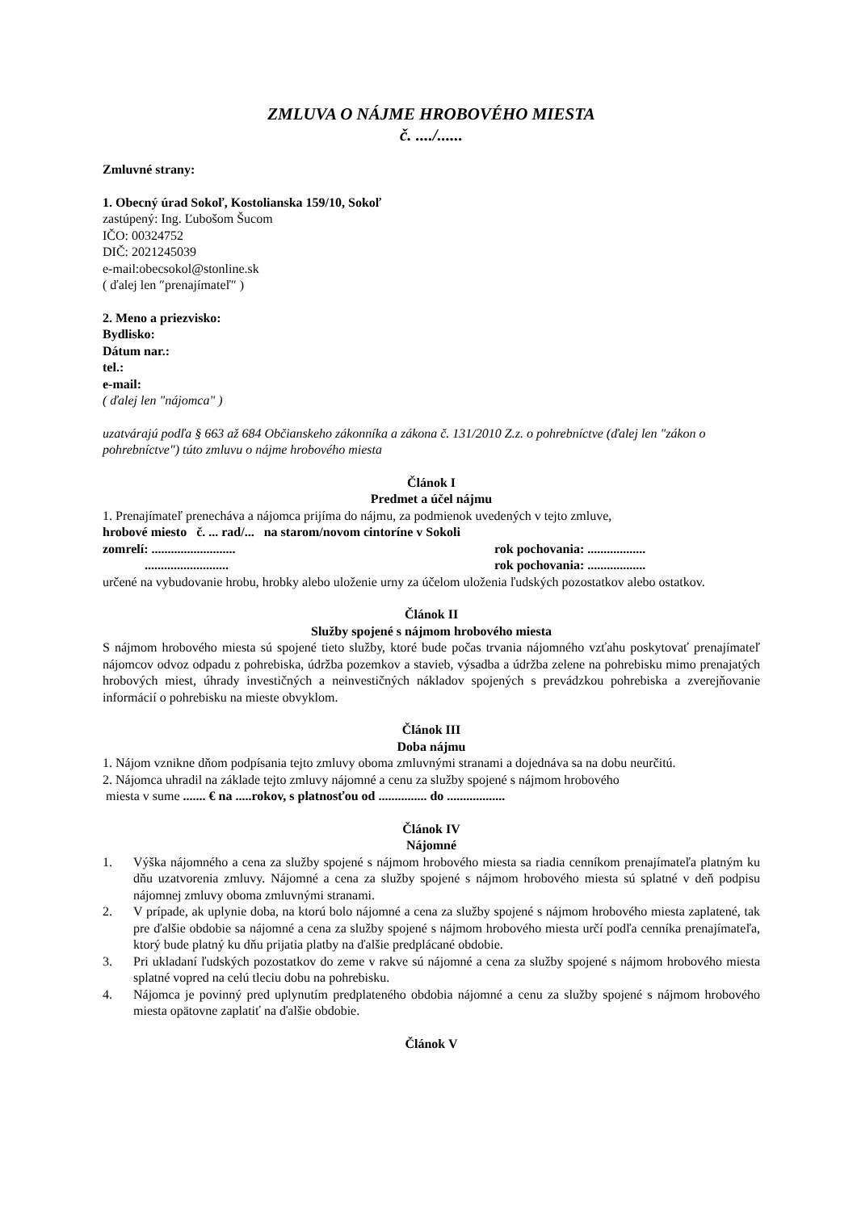ZMLUVA O NÁJME HROBOVÉHO MIESTA
č. ..../......
Zmluvné strany:
1. Obecný úrad Sokoľ, Kostolianska 159/10, Sokoľ
zastúpený: Ing. Ľubošom Šucom
IČO: 00324752
DIČ: 2021245039
e-mail:obecsokol@stonline.sk
( ďalej len ″prenajímateľ″ )
2. Meno a priezvisko:
Bydlisko:
Dátum nar.:
tel.:
e-mail:
( ďalej len "nájomca" )
uzatvárajú podľa § 663 až 684 Občianskeho zákonníka a zákona č. 131/2010 Z.z. o pohrebníctve (ďalej len "zákon o pohrebníctve") túto zmluvu o nájme hrobového miesta
Článok I
Predmet a účel nájmu
1. Prenajímateľ prenecháva a nájomca prijíma do nájmu, za podmienok uvedených v tejto zmluve,
hrobové miesto č. ... rad/... na starom/novom cintoríne v Sokoli
zomrelí: .......................... rok pochovania: ..................
.......................... rok pochovania: ..................
určené na vybudovanie hrobu, hrobky alebo uloženie urny za účelom uloženia ľudských pozostatkov alebo ostatkov.
Článok II
Služby spojené s nájmom hrobového miesta
S nájmom hrobového miesta sú spojené tieto služby, ktoré bude počas trvania nájomného vzťahu poskytovať prenajímateľ nájomcov odvoz odpadu z pohrebiska, údržba pozemkov a stavieb, výsadba a údržba zelene na pohrebisku mimo prenajatých hrobových miest, úhrady investičných a neinvestičných nákladov spojených s prevádzkou pohrebiska a zverejňovanie informácií o pohrebisku na mieste obvyklom.
Článok III
Doba nájmu
1. Nájom vznikne dňom podpísania tejto zmluvy oboma zmluvnými stranami a dojednáva sa na dobu neurčitú.
2. Nájomca uhradil na základe tejto zmluvy nájomné a cenu za služby spojené s nájmom hrobového
miesta v sume ....... € na .....rokov, s platnosťou od ............... do ..................
Článok IV
Nájomné
1. Výška nájomného a cena za služby spojené s nájmom hrobového miesta sa riadia cenníkom prenajímateľa platným ku dňu uzatvorenia zmluvy. Nájomné a cena za služby spojené s nájmom hrobového miesta sú splatné v deň podpisu nájomnej zmluvy oboma zmluvnými stranami.
2. V prípade, ak uplynie doba, na ktorú bolo nájomné a cena za služby spojené s nájmom hrobového miesta zaplatené, tak pre ďalšie obdobie sa nájomné a cena za služby spojené s nájmom hrobového miesta určí podľa cenníka prenajímateľa, ktorý bude platný ku dňu prijatia platby na ďalšie predplácané obdobie.
3. Pri ukladaní ľudských pozostatkov do zeme v rakve sú nájomné a cena za služby spojené s nájmom hrobového miesta splatné vopred na celú tleciu dobu na pohrebisku.
4. Nájomca je povinný pred uplynutím predplateného obdobia nájomné a cenu za služby spojené s nájmom hrobového miesta opätovne zaplatiť na ďalšie obdobie.
Článok V